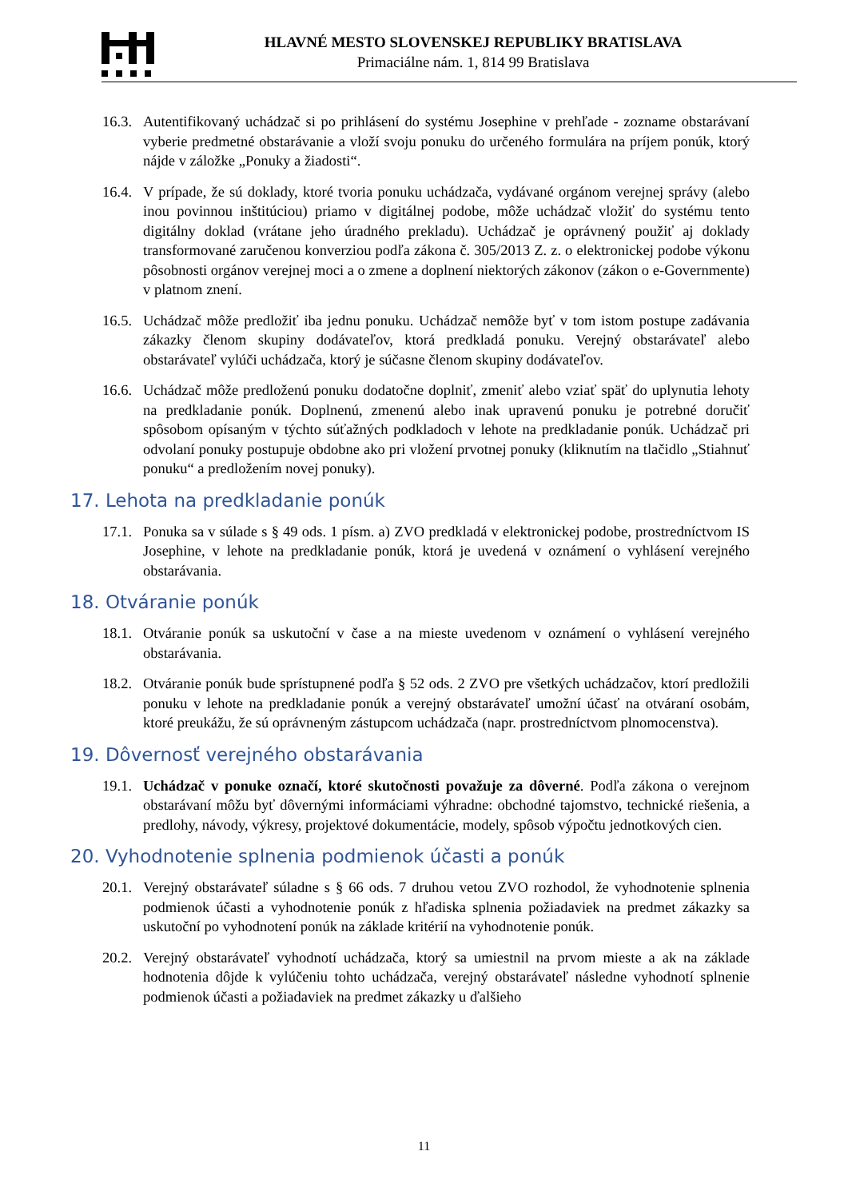HLAVNÉ MESTO SLOVENSKEJ REPUBLIKY BRATISLAVA
Primaciálne nám. 1, 814 99 Bratislava
16.3.
Autentifikovaný uchádzač si po prihlásení do systému Josephine v prehľade - zozname obstarávaní vyberie predmetné obstarávanie a vloží svoju ponuku do určeného formulára na príjem ponúk, ktorý nájde v záložke „Ponuky a žiadosti“.
16.4.
V prípade, že sú doklady, ktoré tvoria ponuku uchádzača, vydávané orgánom verejnej správy (alebo inou povinnou inštitúciou) priamo v digitálnej podobe, môže uchádzač vložiť do systému tento digitálny doklad (vrátane jeho úradného prekladu). Uchádzač je oprávnený použiť aj doklady transformované zaručenou konverziou podľa zákona č. 305/2013 Z. z. o elektronickej podobe výkonu pôsobnosti orgánov verejnej moci a o zmene a doplnení niektorých zákonov (zákon o e-Governmente) v platnom znení.
16.5.
Uchádzač môže predložiť iba jednu ponuku. Uchádzač nemôže byť v tom istom postupe zadávania zákazky členom skupiny dodávateľov, ktorá predkladá ponuku. Verejný obstarávateľ alebo obstarávateľ vylúči uchádzača, ktorý je súčasne členom skupiny dodávateľov.
16.6.
Uchádzač môže predloženú ponuku dodatočne doplniť, zmeniť alebo vziať späť do uplynutia lehoty na predkladanie ponúk. Doplnenú, zmenenú alebo inak upravenú ponuku je potrebné doručiť spôsobom opísaným v týchto súťažných podkladoch v lehote na predkladanie ponúk. Uchádzač pri odvolaní ponuky postupuje obdobne ako pri vložení prvotnej ponuky (kliknutím na tlačidlo „Stiahnuť ponuku“ a predložením novej ponuky).
17. Lehota na predkladanie ponúk
17.1.
Ponuka sa v súlade s § 49 ods. 1 písm. a) ZVO predkladá v elektronickej podobe, prostredníctvom IS Josephine, v lehote na predkladanie ponúk, ktorá je uvedená v oznámení o vyhlásení verejného obstarávania.
18. Otváranie ponúk
18.1.
Otváranie ponúk sa uskutoční v čase a na mieste uvedenom v oznámení o vyhlásení verejného obstarávania.
18.2.
Otváranie ponúk bude sprístupnené podľa § 52 ods. 2 ZVO pre všetkých uchádzačov, ktorí predložili ponuku v lehote na predkladanie ponúk a verejný obstarávateľ umožní účasť na otváraní osobám, ktoré preukážu, že sú oprávneným zástupcom uchádzača (napr. prostredníctvom plnomocenstva).
19. Dôvernosť verejného obstarávania
19.1.
Uchádzač v ponuke označí, ktoré skutočnosti považuje za dôverné. Podľa zákona o verejnom obstarávaní môžu byť dôvernými informáciami výhradne: obchodné tajomstvo, technické riešenia, a predlohy, návody, výkresy, projektové dokumentácie, modely, spôsob výpočtu jednotkových cien.
20. Vyhodnotenie splnenia podmienok účasti a ponúk
20.1.
Verejný obstarávateľ súladne s § 66 ods. 7 druhou vetou ZVO rozhodol, že vyhodnotenie splnenia podmienok účasti a vyhodnotenie ponúk z hľadiska splnenia požiadaviek na predmet zákazky sa uskutoční po vyhodnotení ponúk na základe kritérií na vyhodnotenie ponúk.
20.2.
Verejný obstarávateľ vyhodnotí uchádzača, ktorý sa umiestnil na prvom mieste a ak na základe hodnotenia dôjde k vylúčeniu tohto uchádzača, verejný obstarávateľ následne vyhodnotí splnenie podmienok účasti a požiadaviek na predmet zákazky u ďalšieho
11